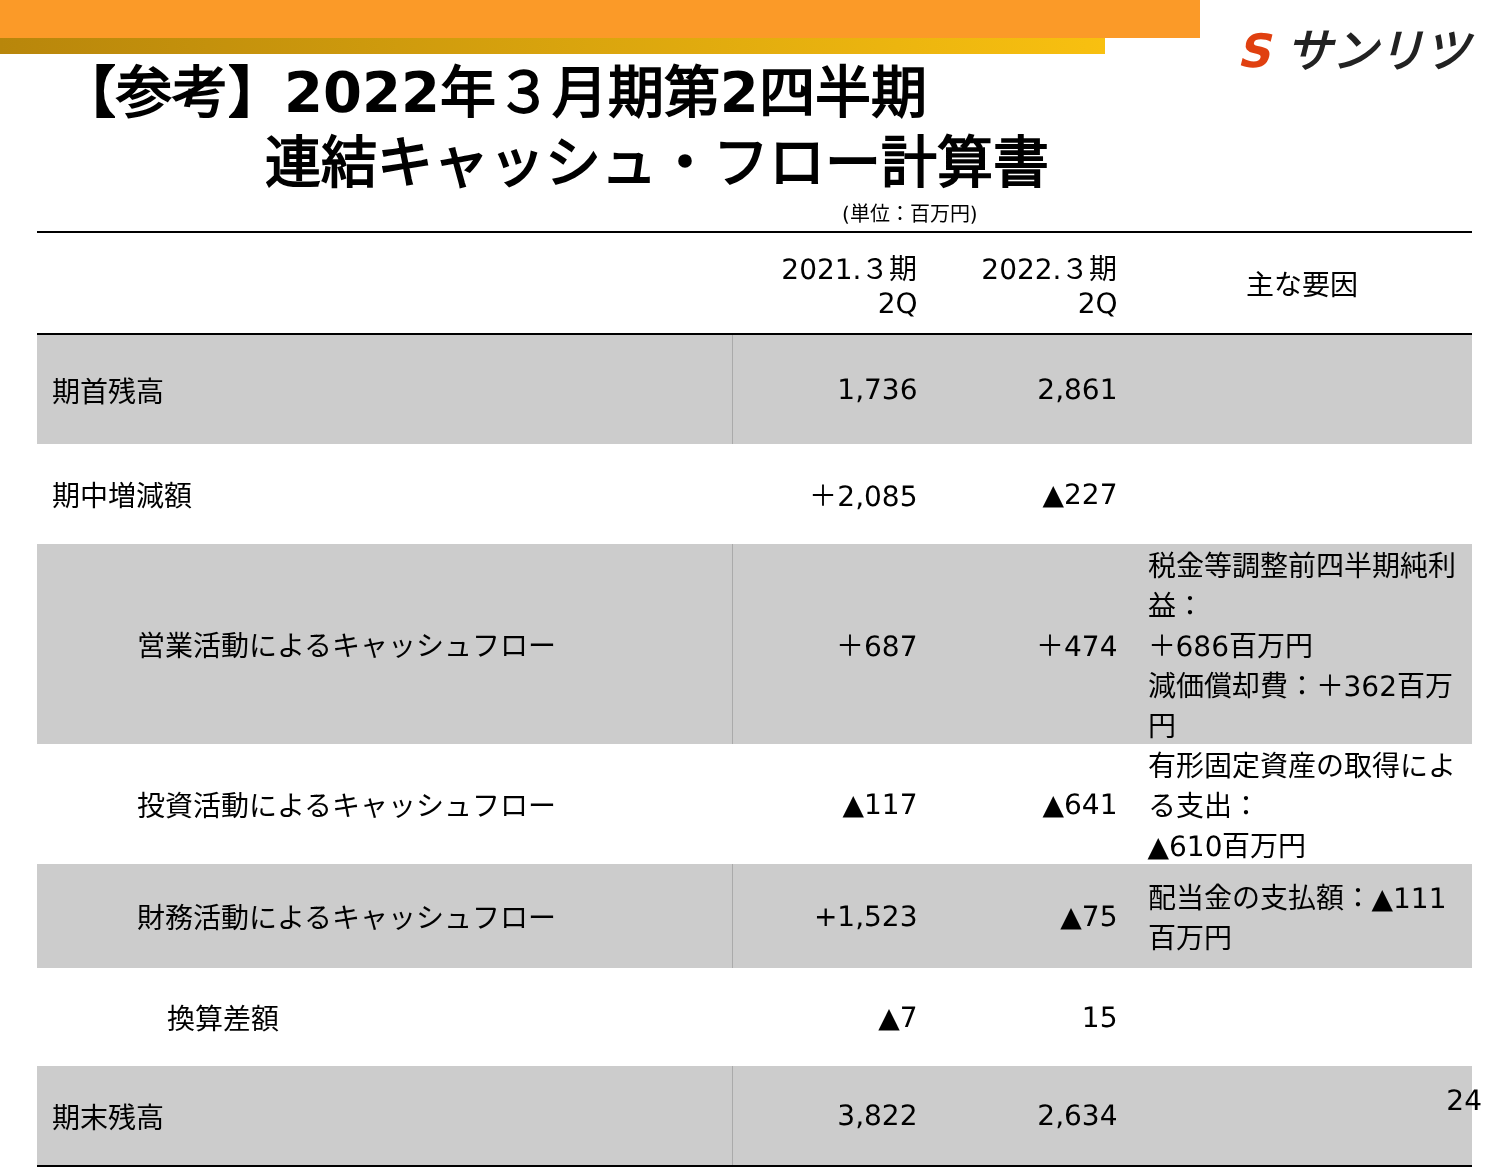S サンリツ
【参考】2022年３月期第2四半期
連結キャッシュ・フロー計算書
(単位：百万円)
| | 2021.３期 2Q | 2022.３期 2Q | 主な要因 |
| --- | --- | --- | --- |
| 期首残高 | 1,736 | 2,861 | |
| 期中増減額 | ＋2,085 | ▲227 | |
| 営業活動によるキャッシュフロー | ＋687 | ＋474 | 税金等調整前四半期純利益： ＋686百万円 減価償却費：＋362百万円 |
| 投資活動によるキャッシュフロー | ▲117 | ▲641 | 有形固定資産の取得による支出： ▲610百万円 |
| 財務活動によるキャッシュフロー | +1,523 | ▲75 | 配当金の支払額：▲111百万円 |
| 換算差額 | ▲7 | 15 | |
| 期末残高 | 3,822 | 2,634 | |
24